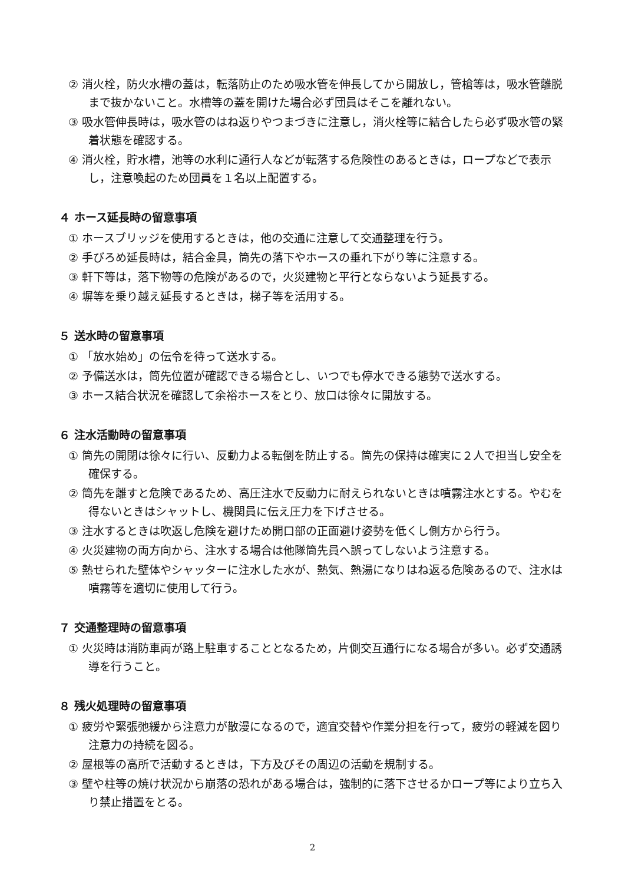② 消火栓，防火水槽の蓋は，転落防止のため吸水管を伸長してから開放し，管槍等は，吸水管離脱まで抜かないこと。水槽等の蓋を開けた場合必ず団員はそこを離れない。
③ 吸水管伸長時は，吸水管のはね返りやつまづきに注意し，消火栓等に結合したら必ず吸水管の緊着状態を確認する。
④ 消火栓，貯水槽，池等の水利に通行人などが転落する危険性のあるときは，ロープなどで表示し，注意喚起のため団員を１名以上配置する。
４ ホース延長時の留意事項
① ホースブリッジを使用するときは，他の交通に注意して交通整理を行う。
② 手びろめ延長時は，結合金具，筒先の落下やホースの垂れ下がり等に注意する。
③ 軒下等は，落下物等の危険があるので，火災建物と平行とならないよう延長する。
④ 塀等を乗り越え延長するときは，梯子等を活用する。
５ 送水時の留意事項
① 「放水始め」の伝令を待って送水する。
② 予備送水は，筒先位置が確認できる場合とし、いつでも停水できる態勢で送水する。
③ ホース結合状況を確認して余裕ホースをとり、放口は徐々に開放する。
６ 注水活動時の留意事項
① 筒先の開閉は徐々に行い、反動力よる転倒を防止する。筒先の保持は確実に２人で担当し安全を確保する。
② 筒先を離すと危険であるため、高圧注水で反動力に耐えられないときは噴霧注水とする。やむを得ないときはシャットし、機関員に伝え圧力を下げさせる。
③ 注水するときは吹返し危険を避けため開口部の正面避け姿勢を低くし側方から行う。
④ 火災建物の両方向から、注水する場合は他隊筒先員へ誤ってしないよう注意する。
⑤ 熱せられた壁体やシャッターに注水した水が、熱気、熱湯になりはね返る危険あるので、注水は噴霧等を適切に使用して行う。
７ 交通整理時の留意事項
① 火災時は消防車両が路上駐車することとなるため，片側交互通行になる場合が多い。必ず交通誘導を行うこと。
８ 残火処理時の留意事項
① 疲労や緊張弛緩から注意力が散漫になるので，適宜交替や作業分担を行って，疲労の軽減を図り注意力の持続を図る。
② 屋根等の高所で活動するときは，下方及びその周辺の活動を規制する。
③ 壁や柱等の焼け状況から崩落の恐れがある場合は，強制的に落下させるかロープ等により立ち入り禁止措置をとる。
2